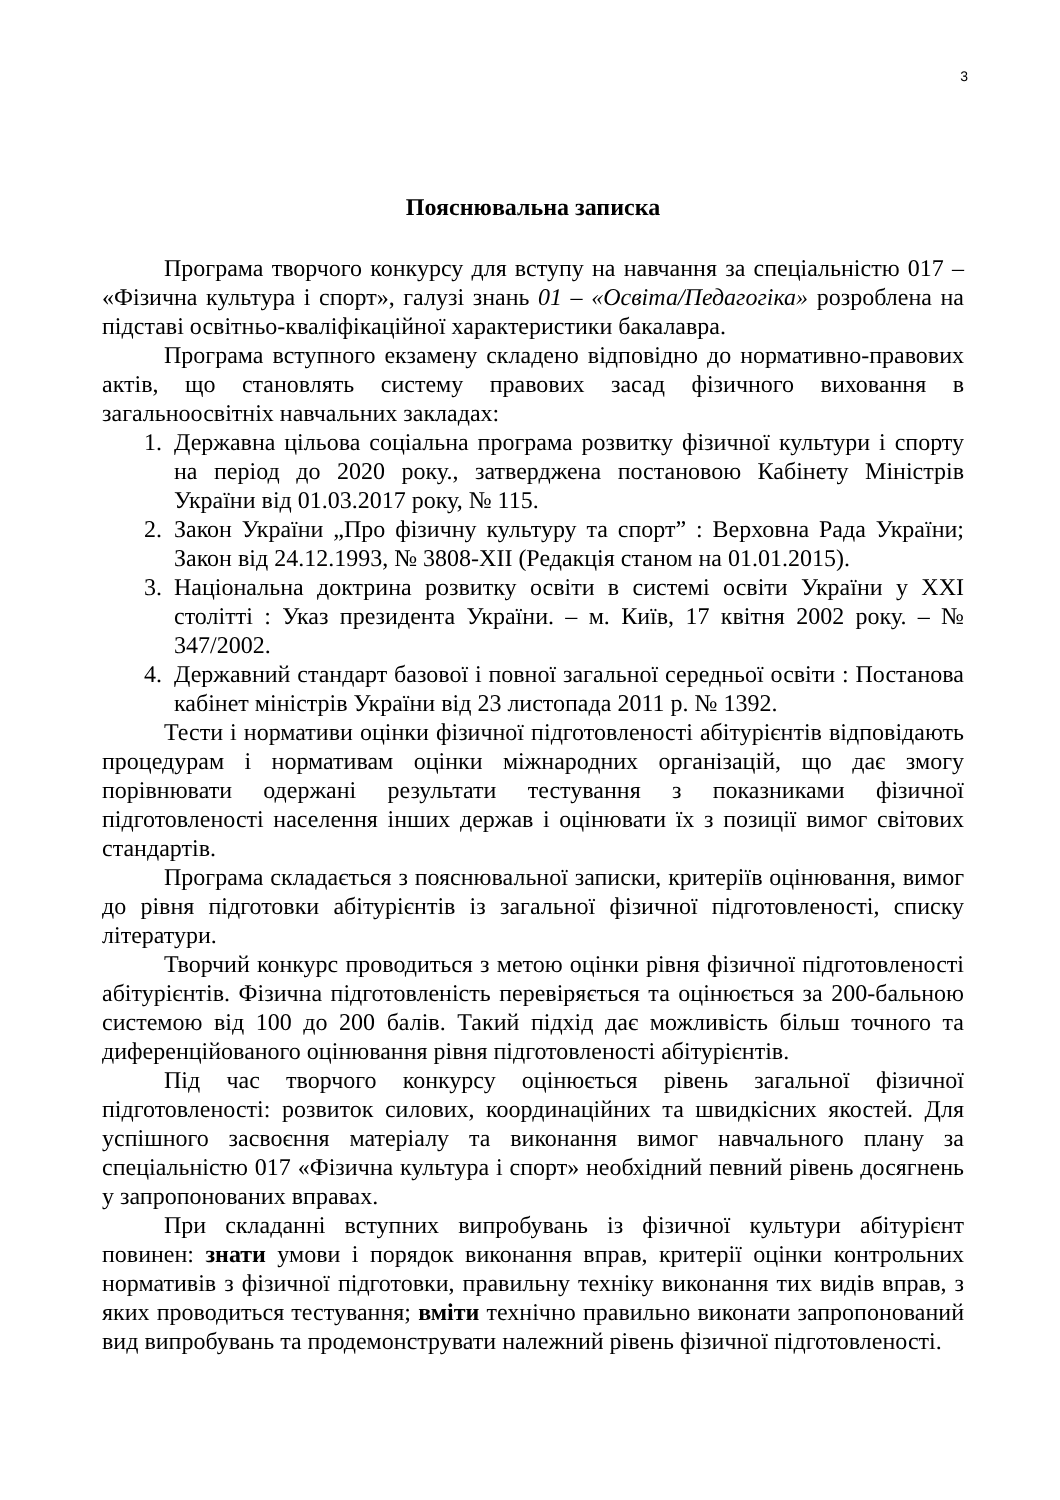3
Пояснювальна записка
Програма творчого конкурсу для вступу на навчання за спеціальністю 017 – «Фізична культура і спорт», галузі знань 01 – «Освіта/Педагогіка» розроблена на підставі освітньо-кваліфікаційної характеристики бакалавра.
Програма вступного екзамену складено відповідно до нормативно-правових актів, що становлять систему правових засад фізичного виховання в загальноосвітніх навчальних закладах:
1. Державна цільова соціальна програма розвитку фізичної культури і спорту на період до 2020 року., затверджена постановою Кабінету Міністрів України від 01.03.2017 року, № 115.
2. Закон України „Про фізичну культуру та спорт” : Верховна Рада України; Закон від 24.12.1993, № 3808-XII (Редакція станом на 01.01.2015).
3. Національна доктрина розвитку освіти в системі освіти України у ХХІ столітті : Указ президента України. – м. Київ, 17 квітня 2002 року. – № 347/2002.
4. Державний стандарт базової і повної загальної середньої освіти : Постанова кабінет міністрів України від 23 листопада 2011 р. № 1392.
Тести і нормативи оцінки фізичної підготовленості абітурієнтів відповідають процедурам і нормативам оцінки міжнародних організацій, що дає змогу порівнювати одержані результати тестування з показниками фізичної підготовленості населення інших держав і оцінювати їх з позиції вимог світових стандартів.
Програма складається з пояснювальної записки, критеріїв оцінювання, вимог до рівня підготовки абітурієнтів із загальної фізичної підготовленості, списку літератури.
Творчий конкурс проводиться з метою оцінки рівня фізичної підготовленості абітурієнтів. Фізична підготовленість перевіряється та оцінюється за 200-бальною системою від 100 до 200 балів. Такий підхід дає можливість більш точного та диференційованого оцінювання рівня підготовленості абітурієнтів.
Під час творчого конкурсу оцінюється рівень загальної фізичної підготовленості: розвиток силових, координаційних та швидкісних якостей. Для успішного засвоєння матеріалу та виконання вимог навчального плану за спеціальністю 017 «Фізична культура і спорт» необхідний певний рівень досягнень у запропонованих вправах.
При складанні вступних випробувань із фізичної культури абітурієнт повинен: знати умови і порядок виконання вправ, критерії оцінки контрольних нормативів з фізичної підготовки, правильну техніку виконання тих видів вправ, з яких проводиться тестування; вміти технічно правильно виконати запропонований вид випробувань та продемонструвати належний рівень фізичної підготовленості.